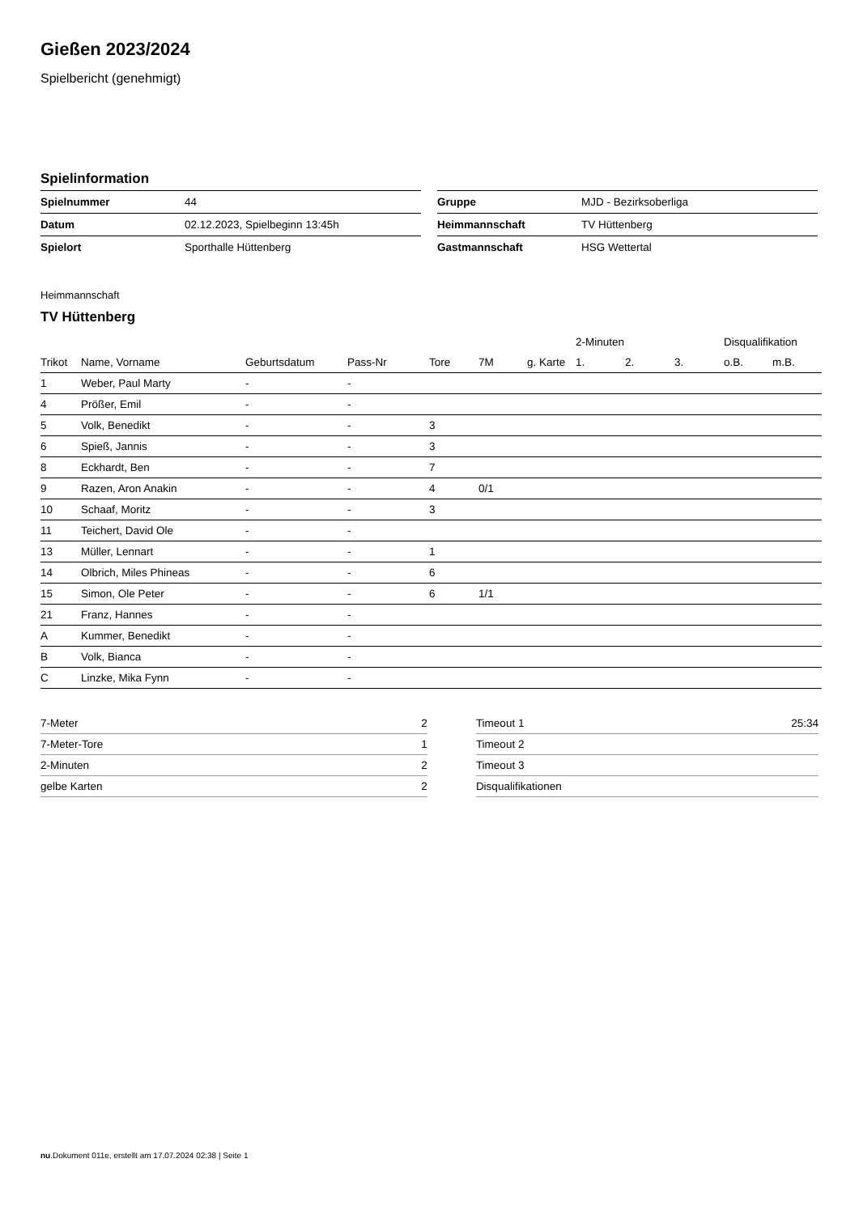Gießen 2023/2024
Spielbericht (genehmigt)
Spielinformation
| Spielnummer | 44 |
| Datum | 02.12.2023, Spielbeginn 13:45h |
| Spielort | Sporthalle Hüttenberg |
| Gruppe | MJD - Bezirksoberliga |
| Heimmannschaft | TV Hüttenberg |
| Gastmannschaft | HSG Wettertal |
Heimmannschaft
TV Hüttenberg
| | | | | | | | 2-Minuten | | | Disqualifikation | |
| --- | --- | --- | --- | --- | --- | --- | --- | --- | --- | --- | --- |
| Trikot | Name, Vorname | Geburtsdatum | Pass-Nr | Tore | 7M | g. Karte | 1. | 2. | 3. | o.B. | m.B. |
| 1 | Weber, Paul Marty | - | - | | | | | | | | |
| 4 | Prößer, Emil | - | - | | | | | | | | |
| 5 | Volk, Benedikt | - | - | 3 | | | | | | | |
| 6 | Spieß, Jannis | - | - | 3 | | | | | | | |
| 8 | Eckhardt, Ben | - | - | 7 | | | | | | | |
| 9 | Razen, Aron Anakin | - | - | 4 | 0/1 | | | | | | |
| 10 | Schaaf, Moritz | - | - | 3 | | | | | | | |
| 11 | Teichert, David Ole | - | - | | | | | | | | |
| 13 | Müller, Lennart | - | - | 1 | | | | | | | |
| 14 | Olbrich, Miles Phineas | - | - | 6 | | | | | | | |
| 15 | Simon, Ole Peter | - | - | 6 | 1/1 | | | | | | |
| 21 | Franz, Hannes | - | - | | | | | | | | |
| A | Kummer, Benedikt | - | - | | | | | | | | |
| B | Volk, Bianca | - | - | | | | | | | | |
| C | Linzke, Mika Fynn | - | - | | | | | | | | |
| 7-Meter | 2 |
| 7-Meter-Tore | 1 |
| 2-Minuten | 2 |
| gelbe Karten | 2 |
| Timeout 1 | 25:34 |
| Timeout 2 | |
| Timeout 3 | |
| Disqualifikationen | |
nu.Dokument 011e, erstellt am 17.07.2024 02:38 | Seite 1